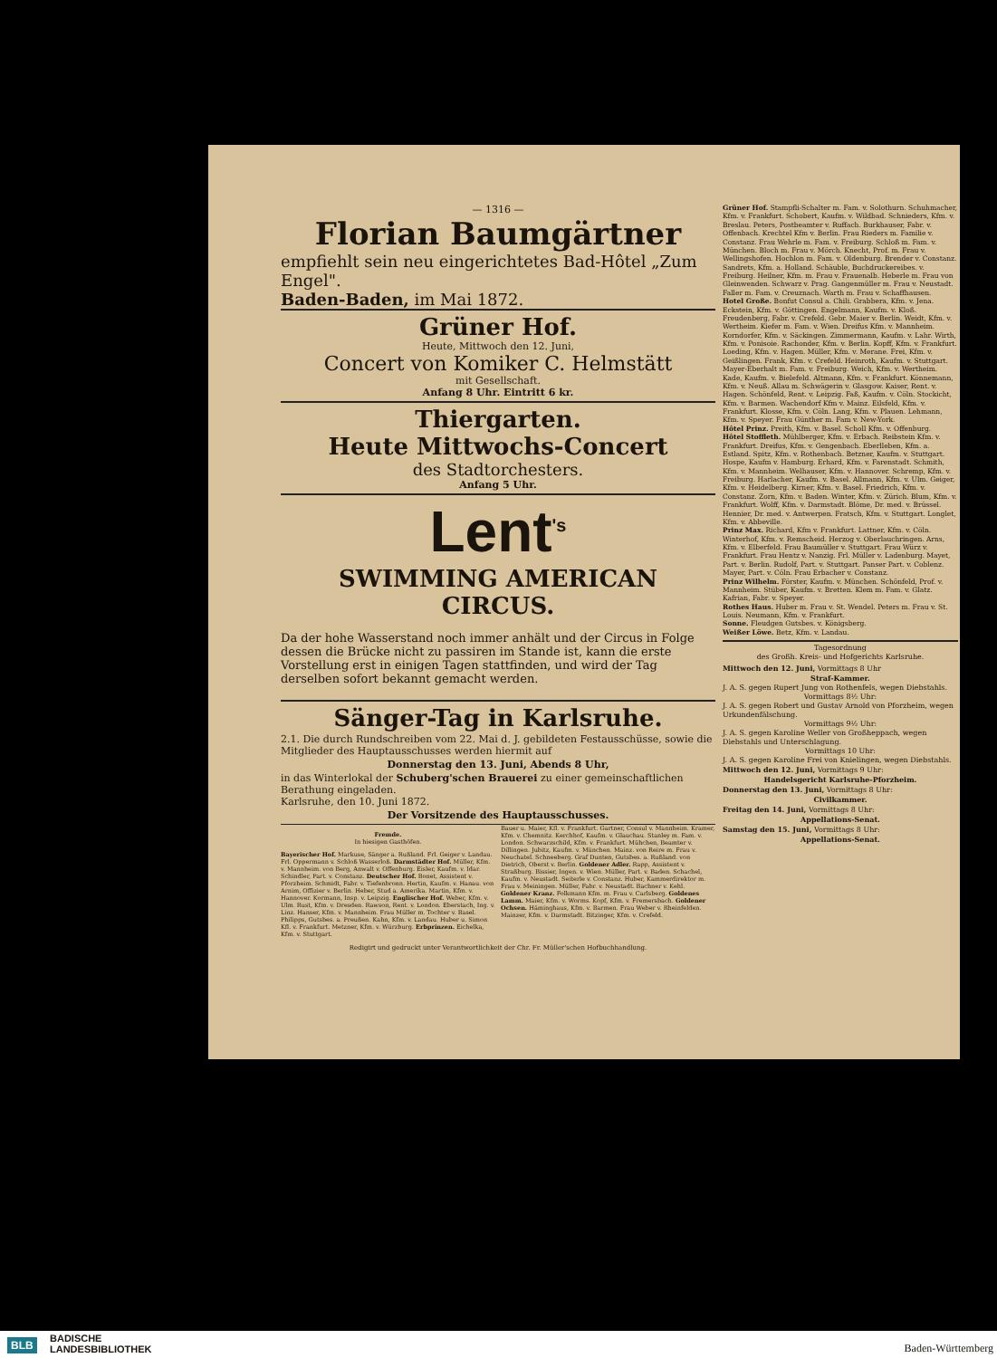— 1316 —
Florian Baumgärtner
empfiehlt sein neu eingerichtetes Bad-Hôtel „Zum Engel".
Baden-Baden, im Mai 1872.
Grüner Hof.
Heute, Mittwoch den 12. Juni,
Concert von Komiker C. Helmstätt
mit Gesellschaft.
Anfang 8 Uhr. Eintritt 6 kr.
Thiergarten.
Heute Mittwochs-Concert
des Stadtorchesters.
Anfang 5 Uhr.
Lent<sup>'s</sup>
SWIMMING AMERICAN CIRCUS.
Da der hohe Wasserstand noch immer anhält und der Circus in Folge dessen die Brücke nicht zu passiren im Stande ist, kann die erste Vorstellung erst in einigen Tagen stattfinden, und wird der Tag derselben sofort bekannt gemacht werden.
Sänger-Tag in Karlsruhe.
2.1. Die durch Rundschreiben vom 22. Mai d. J. gebildeten Festausschüsse, sowie die Mitglieder des Hauptausschusses werden hiermit auf
Donnerstag den 13. Juni, Abends 8 Uhr,
in das Winterlokal der Schuberg'schen Brauerei zu einer gemeinschaftlichen Berathung eingeladen.
Karlsruhe, den 10. Juni 1872.
Der Vorsitzende des Hauptausschusses.
Fremde.
In hiesigen Gasthöfen.
Bayerischer Hof. Markuse, Sänger a. Rußland. Frl. Geiger v. Landau. Frl. Oppermann v. Schloß Wasserloß. Darmstädter Hof. Müller, Kfm. v. Mannheim. von Berg, Anwalt v. Offenburg. Eisler, Kaufm. v. Idar. Schindler, Part. v. Constanz. Deutscher Hof. Bonet, Assistent v. Pforzheim. Schmidt, Fabr. v. Tiefenbronn. Hertin, Kaufm. v. Hanau. von Arnim, Offizier v. Berlin. Heber, Stud a. Amerika. Martin, Kfm. v. Hannover. Kormann, Insp. v. Leipzig. Englischer Hof. Weber, Kfm. v. Ulm. Rust, Kfm. v. Dresden. Rawson, Rent. v. London. Eberstach, Ing. v. Linz. Hanser, Kfm. v. Mannheim. Frau Müller m. Tochter v. Basel. Philipps, Gutsbes. a. Preußen. Kahn, Kfm. v. Landau. Huber u. Simon Kfl. v. Frankfurt. Metzner, Kfm. v. Würzburg. Erbprinzen. Eichelka, Kfm. v. Stuttgart.
Bauer u. Maier, Kfl. v. Frankfurt. Gartner, Consul v. Mannheim. Kramer, Kfm. v. Chemnitz. Kerchhof, Kaufm. v. Glauchau. Stanley m. Fam. v. London. Schwarzschild, Kfm. v. Frankfurt. Mühchen, Beamter v. Dillingen. Jubitz, Kaufm. v. München. Mainz. von Reire m. Frau v. Neuchatel. Schneeberg. Graf Dunten, Gutsbes. a. Rußland. von Dietrich, Oberst v. Berlin. Goldener Adler. Rapp, Assistent v. Straßburg. Bissier, Ingen. v. Wien. Müller, Part. v. Baden. Schachel, Kaufm. v. Neustadt. Seiterle v. Constanz. Huber, Kammerdirektor m. Frau v. Meiningen. Müller, Fabr. v. Neustadt. Bachner v. Kehl. Goldener Kranz. Folkmann Kfm. m. Frau v. Carlsberg. Goldenes Lamm. Maier, Kfm. v. Worms. Kopf, Kfm. v. Fremersbach. Goldener Ochsen. Häminghaus, Kfm. v. Barmen. Frau Weber v. Rheinfelden. Mainzer, Kfm. v. Darmstadt. Bitzinger, Kfm. v. Crefeld.
Redigirt und gedruckt unter Verantwortlichkeit der Chr. Fr. Müller'schen Hofbuchhandlung.
Grüner Hof. Stampfli-Schalter m. Fam. v. Solothurn. Schuhmacher, Kfm. v. Frankfurt. Schobert, Kaufm. v. Wildbad. Schnieders, Kfm. v. Breslau. Peters, Postbeamter v. Ruffach. Burkhauser, Fabr. v. Offenbach. Krechtel Kfm v. Berlin. Frau Rieders m. Familie v. Constanz. Frau Wehrle m. Fam. v. Freiburg. Schloß m. Fam. v. München. Bloch m. Frau v. Mörch. Knecht, Prof. m. Frau v. Wellingshofen. Hochlon m. Fam. v. Oldenburg. Brender v. Constanz. Sandrets, Kfm. a. Holland. Schäuble, Buchdruckereibes. v. Freiburg. Heilner, Kfm. m. Frau v. Frauenalb. Heberle m. Frau von Gleinwenden. Schwarz v. Prag. Gangenmüller m. Frau v. Neustadt. Faller m. Fam. v. Creuznach. Warth m. Frau v. Schaffhausen.
Hotel Große. Bonfut Consul a. Chili. Grabbera, Kfm. v. Jena. Eckstein, Kfm. v. Göttingen. Engelmann, Kaufm. v. Kloß. Freudenberg, Fabr. v. Crefeld. Gebr. Maier v. Berlin. Weidt, Kfm. v. Wertheim. Kiefer m. Fam. v. Wien. Dreifus Kfm. v. Mannheim. Korndorfer, Kfm. v. Säckingen. Zimmermann, Kaufm. v. Lahr. Wirth, Kfm. v. Ponisoie. Rachonder, Kfm. v. Berlin. Kopff, Kfm. v. Frankfurt. Loeding, Kfm. v. Hagen. Müller, Kfm. v. Merane. Frei, Kfm. v. Geißlingen. Frank, Kfm. v. Crefeld. Heinroth, Kaufm. v. Stuttgart. Mayer-Eberhalt m. Fam. v. Freiburg. Weich, Kfm. v. Wertheim. Kade, Kaufm. v. Bielefeld. Altmann, Kfm. v. Frankfurt. Könnemann, Kfm. v. Neuß. Allau m. Schwägerin v. Glasgow. Kaiser, Rent. v. Hagen. Schönfeld, Rent. v. Leipzig. Faß, Kaufm. v. Cöln. Stockicht, Kfm. v. Barmen. Wachendorf Kfm v. Mainz. Eilsfeld, Kfm. v. Frankfurt. Klosse, Kfm. v. Cöln. Lang, Kfm. v. Plauen. Lehmann, Kfm. v. Speyer. Frau Günther m. Fam v. New-York.
Hôtel Prinz. Preith, Kfm. v. Basel. Scholl Kfm. v. Offenburg.
Hôtel Stoffleth. Mühlberger, Kfm. v. Erbach. Reibstein Kfm. v. Frankfurt. Dreifus, Kfm. v. Gengenbach. Eberlleben, Kfm. a. Estland. Spitz, Kfm. v. Rothenbach. Betzner, Kaufm. v. Stuttgart. Hospe, Kaufm v. Hamburg. Erhard, Kfm. v. Farenstadt. Schmith, Kfm. v. Mannheim. Welhauser, Kfm. v. Hannover. Schremp, Kfm. v. Freiburg. Harlacher, Kaufm. v. Basel. Allmann, Kfm. v. Ulm. Geiger, Kfm. v. Heidelberg. Kirner, Kfm. v. Basel. Friedrich, Kfm. v. Constanz. Zorn, Kfm. v. Baden. Winter, Kfm. v. Zürich. Blum, Kfm. v. Frankfurt. Wolff, Kfm. v. Darmstadt. Blöme, Dr. med. v. Brüssel. Hennier, Dr. med. v. Antwerpen. Fratsch, Kfm. v. Stuttgart. Longlet, Kfm. v. Abbeville.
Prinz Max. Richard, Kfm v. Frankfurt. Lattner, Kfm. v. Cöln. Winterhof, Kfm. v. Remscheid. Herzog v. Oberlauchringen. Arns, Kfm. v. Elberfeld. Frau Baumüller v. Stuttgart. Frau Würz v. Frankfurt. Frau Hentz v. Nanzig. Frl. Müller v. Ladenburg. Mayet, Part. v. Berlin. Rudolf, Part. v. Stuttgart. Panser Part. v. Coblenz. Mayer, Part. v. Cöln. Frau Erbacher v. Constanz.
Prinz Wilhelm. Förster, Kaufm. v. München. Schönfeld, Prof. v. Mannheim. Stüber, Kaufm. v. Bretten. Klem m. Fam. v. Glatz. Kafrian, Fabr. v. Speyer.
Rothes Haus. Huber m. Frau v. St. Wendel. Peters m. Frau v. St. Louis. Neumann, Kfm. v. Frankfurt.
Sonne. Fleudgen Gutsbes. v. Königsberg.
Weißer Löwe. Betz, Kfm. v. Landau.
Tagesordnung
des Großh. Kreis- und Hofgerichts Karlsruhe.
Mittwoch den 12. Juni, Vormittags 8 Uhr
Straf-Kammer.
J. A. S. gegen Rupert Jung von Rothenfels, wegen Diebstahls.
Vormittags 8½ Uhr:
J. A. S. gegen Robert und Gustav Arnold von Pforzheim, wegen Urkundenfälschung.
Vormittags 9½ Uhr:
J. A. S. gegen Karoline Weller von Großheppach, wegen Diebstahls und Unterschlagung.
Vormittags 10 Uhr:
J. A. S. gegen Karoline Frei von Knielingen, wegen Diebstahls.
Mittwoch den 12. Juni, Vormittags 9 Uhr:
Handelsgericht Karlsruhe-Pforzheim.
Donnerstag den 13. Juni, Vormittags 8 Uhr:
Civilkammer.
Freitag den 14. Juni, Vormittags 8 Uhr:
Appellations-Senat.
Samstag den 15. Juni, Vormittags 8 Uhr:
Appellations-Senat.
BLB BADISCHE
LANDESBIBLIOTHEK Baden-Württemberg